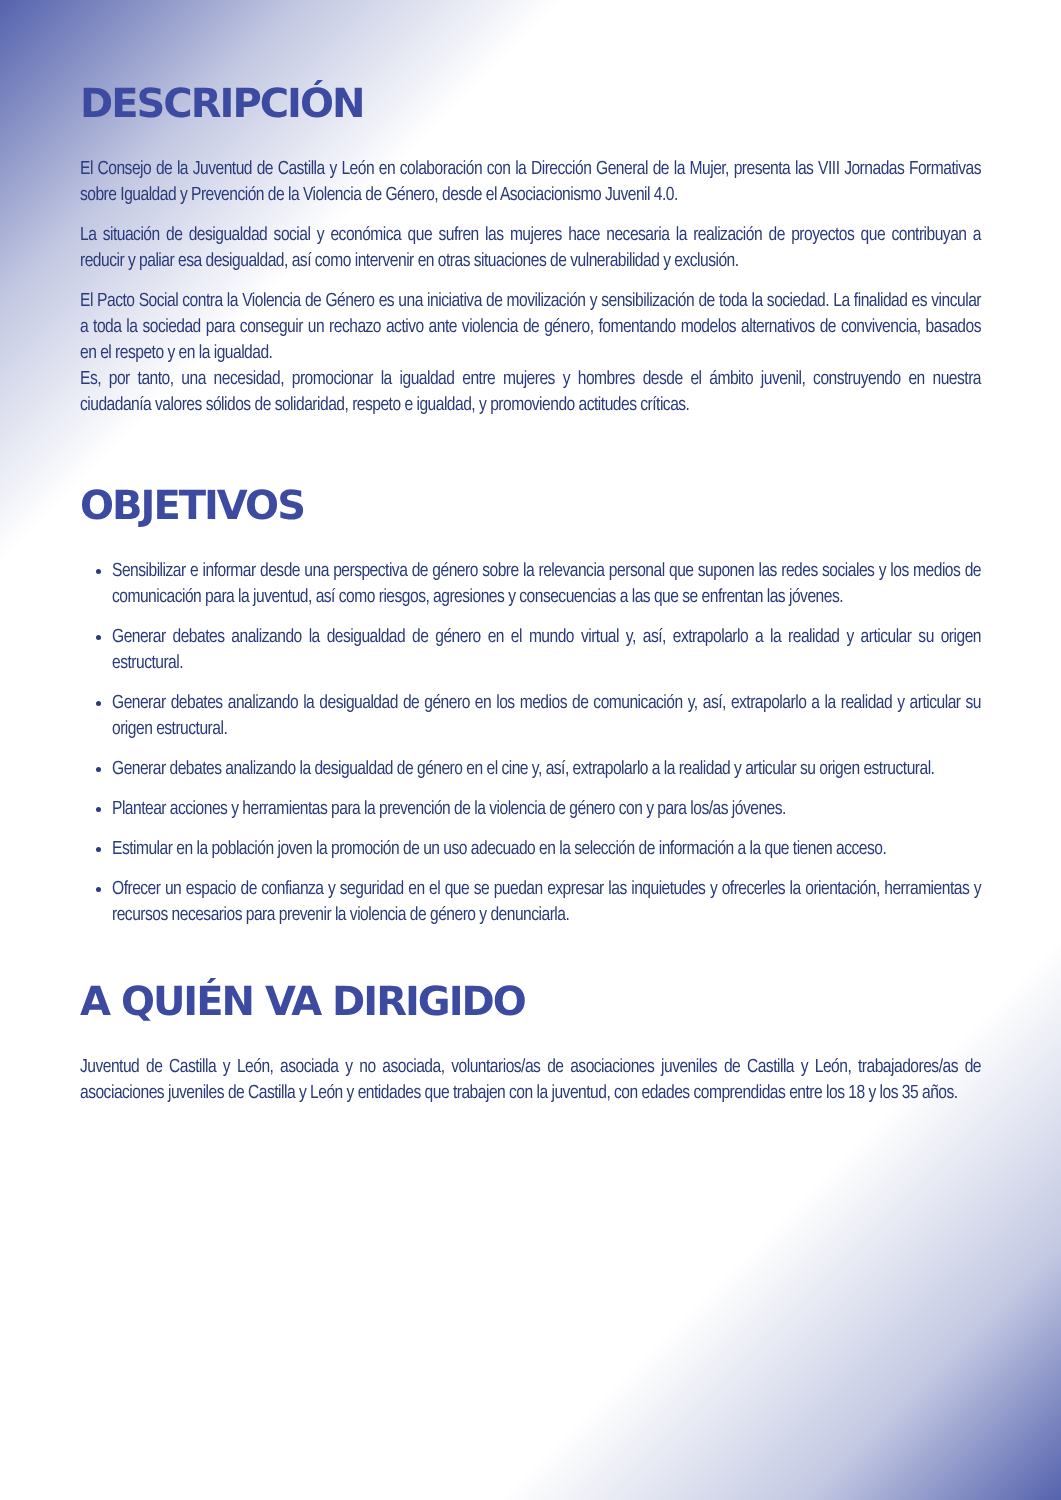DESCRIPCIÓN
El Consejo de la Juventud de Castilla y León en colaboración con la Dirección General de la Mujer, presenta las VIII Jornadas Formativas sobre Igualdad y Prevención de la Violencia de Género, desde el Asociacionismo Juvenil 4.0.
La situación de desigualdad social y económica que sufren las mujeres hace necesaria la realización de proyectos que contribuyan a reducir y paliar esa desigualdad, así como intervenir en otras situaciones de vulnerabilidad y exclusión.
El Pacto Social contra la Violencia de Género es una iniciativa de movilización y sensibilización de toda la sociedad. La finalidad es vincular a toda la sociedad para conseguir un rechazo activo ante violencia de género, fomentando modelos alternativos de convivencia, basados en el respeto y en la igualdad.
Es, por tanto, una necesidad, promocionar la igualdad entre mujeres y hombres desde el ámbito juvenil, construyendo en nuestra ciudadanía valores sólidos de solidaridad, respeto e igualdad, y promoviendo actitudes críticas.
OBJETIVOS
Sensibilizar e informar desde una perspectiva de género sobre la relevancia personal que suponen las redes sociales y los medios de comunicación para la juventud, así como riesgos, agresiones y consecuencias a las que se enfrentan las jóvenes.
Generar debates analizando la desigualdad de género en el mundo virtual y, así, extrapolarlo a la realidad y articular su origen estructural.
Generar debates analizando la desigualdad de género en los medios de comunicación y, así, extrapolarlo a la realidad y articular su origen estructural.
Generar debates analizando la desigualdad de género en el cine y, así, extrapolarlo a la realidad y articular su origen estructural.
Plantear acciones y herramientas para la prevención de la violencia de género con y para los/as jóvenes.
Estimular en la población joven la promoción de un uso adecuado en la selección de información a la que tienen acceso.
Ofrecer un espacio de confianza y seguridad en el que se puedan expresar las inquietudes y ofrecerles la orientación, herramientas y recursos necesarios para prevenir la violencia de género y denunciarla.
A QUIÉN VA DIRIGIDO
Juventud de Castilla y León, asociada y no asociada, voluntarios/as de asociaciones juveniles de Castilla y León, trabajadores/as de asociaciones juveniles de Castilla y León y entidades que trabajen con la juventud, con edades comprendidas entre los 18 y los 35 años.